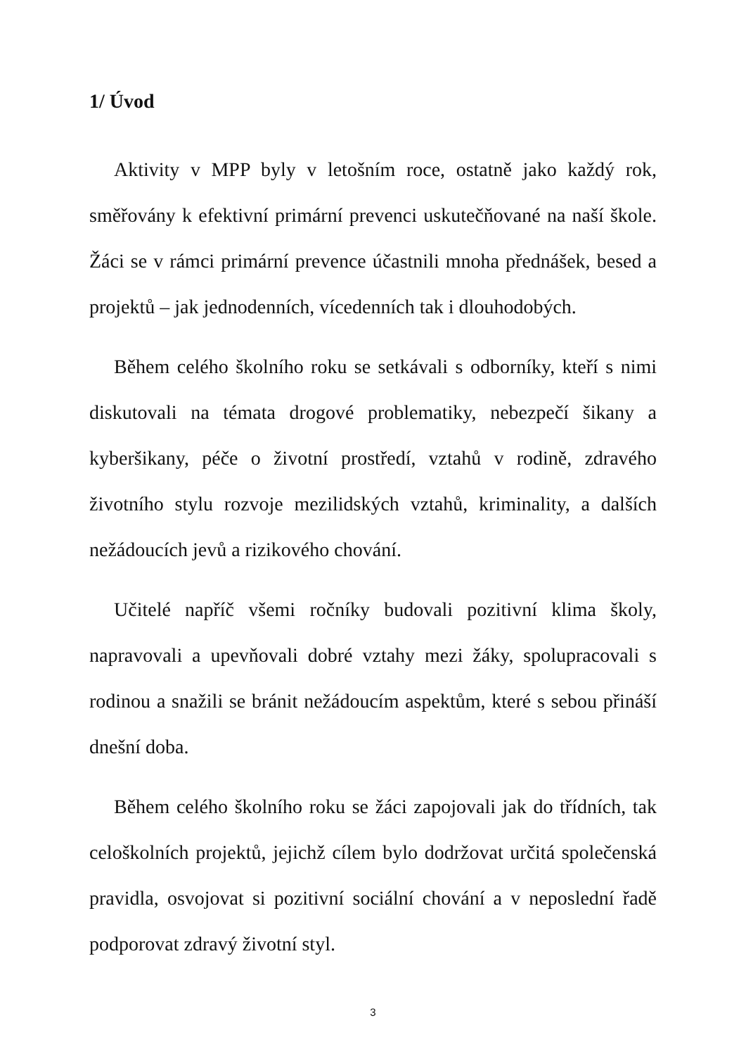1/ Úvod
Aktivity v MPP byly v letošním roce, ostatně jako každý rok, směřovány k efektivní primární prevenci uskutečňované na naší škole. Žáci se v rámci primární prevence účastnili mnoha přednášek, besed a projektů – jak jednodenních, vícedenních tak i dlouhodobých.
Během celého školního roku se setkávali s odborníky, kteří s nimi diskutovali na témata drogové problematiky, nebezpečí šikany a kyberšikany, péče o životní prostředí, vztahů v rodině, zdravého životního stylu rozvoje mezilidských vztahů, kriminality, a dalších nežádoucích jevů a rizikového chování.
Učitelé napříč všemi ročníky budovali pozitivní klima školy, napravovali a upevňovali dobré vztahy mezi žáky, spolupracovali s rodinou a snažili se bránit nežádoucím aspektům, které s sebou přináší dnešní doba.
Během celého školního roku se žáci zapojovali jak do třídních, tak celoškolních projektů, jejichž cílem bylo dodržovat určitá společenská pravidla, osvojovat si pozitivní sociální chování a v neposlední řadě podporovat zdravý životní styl.
3